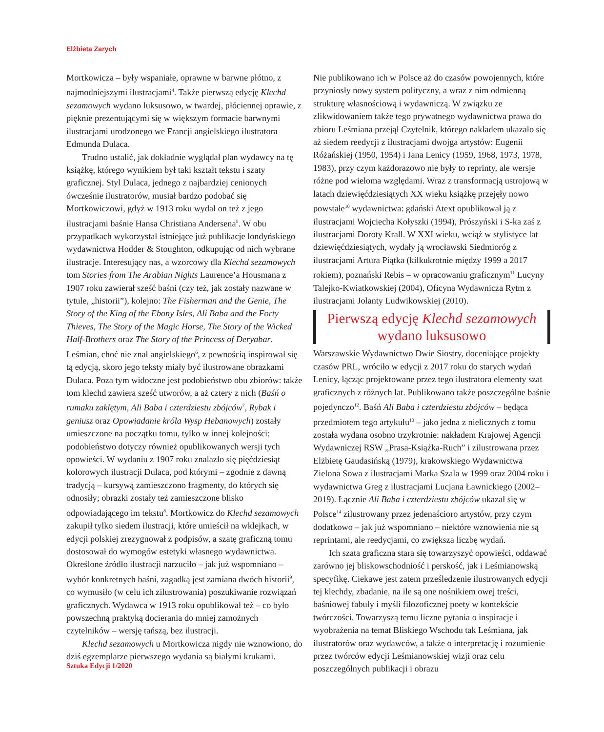Elżbieta Zarych
Mortkowicza – były wspaniałe, oprawne w barwne płótno, z najmodniejszymi ilustracjami<sup>4</sup>. Także pierwszą edycję Klechd sezamowych wydano luksusowo, w twardej, płóciennej oprawie, z pięknie prezentującymi się w większym formacie barwnymi ilustracjami urodzonego we Francji angielskiego ilustratora Edmunda Dulaca.
Trudno ustalić, jak dokładnie wyglądał plan wydawcy na tę książkę, którego wynikiem był taki kształt tekstu i szaty graficznej. Styl Dulaca, jednego z najbardziej cenionych ówcześnie ilustratorów, musiał bardzo podobać się Mortkowiczowi, gdyż w 1913 roku wydał on też z jego ilustracjami baśnie Hansa Christiana Andersena<sup>5</sup>. W obu przypadkach wykorzystał istniejące już publikacje londyńskiego wydawnictwa Hodder & Stoughton, odkupując od nich wybrane ilustracje. Interesujący nas, a wzorcowy dla Klechd sezamowych tom Stories from The Arabian Nights Laurence’a Housmana z 1907 roku zawierał sześć baśni (czy też, jak zostały nazwane w tytule, „historii”), kolejno: The Fisherman and the Genie, The Story of the King of the Ebony Isles, Ali Baba and the Forty Thieves, The Story of the Magic Horse, The Story of the Wicked Half-Brothers oraz The Story of the Princess of Deryabar. Leśmian, choć nie znał angielskiego<sup>6</sup>, z pewnością inspirował się tą edycją, skoro jego teksty miały być ilustrowane obrazkami Dulaca. Poza tym widoczne jest podobieństwo obu zbiorów: także tom klechd zawiera sześć utworów, a aż cztery z nich (Baśń o rumaku zaklętym, Ali Baba i czterdziestu zbójców<sup>7</sup>, Rybak i geniusz oraz Opowiadanie króla Wysp Hebanowych) zostały umieszczone na początku tomu, tylko w innej kolejności; podobieństwo dotyczy również opublikowanych wersji tych opowieści. W wydaniu z 1907 roku znalazło się pięćdziesiąt kolorowych ilustracji Dulaca, pod którymi – zgodnie z dawną tradycją – kursywą zamieszczono fragmenty, do których się odnosiły; obrazki zostały też zamieszczone blisko odpowiadającego im tekstu<sup>8</sup>. Mortkowicz do Klechd sezamowych zakupił tylko siedem ilustracji, które umieścił na wklejkach, w edycji polskiej zrezygnował z podpisów, a szatę graficzną tomu dostosował do wymogów estetyki własnego wydawnictwa. Określone źródło ilustracji narzuciło – jak już wspomniano – wybór konkretnych baśni, zagadką jest zamiana dwóch historii<sup>9</sup>, co wymusiło (w celu ich zilustrowania) poszukiwanie rozwiązań graficznych. Wydawca w 1913 roku opublikował też – co było powszechną praktyką docierania do mniej zamożnych czytelników – wersję tańszą, bez ilustracji.
Klechd sezamowych u Mortkowicza nigdy nie wznowiono, do dziś egzemplarze pierwszego wydania są białymi krukami.
Nie publikowano ich w Polsce aż do czasów powojennych, które przyniosły nowy system polityczny, a wraz z nim odmienną strukturę własnościową i wydawniczą. W związku ze zlikwidowaniem także tego prywatnego wydawnictwa prawa do zbioru Leśmiana przejął Czytelnik, którego nakładem ukazało się aż siedem reedycji z ilustracjami dwojga artystów: Eugenii Różańskiej (1950, 1954) i Jana Lenicy (1959, 1968, 1973, 1978, 1983), przy czym każdorazowo nie były to reprinty, ale wersje różne pod wieloma względami. Wraz z transformacją ustrojową w latach dziewięćdziesiątych XX wieku książkę przejęły nowo powstałe<sup>10</sup> wydawnictwa: gdański Atext opublikował ją z ilustracjami Wojciecha Kołyszki (1994), Prószyński i S-ka zaś z ilustracjami Doroty Krall. W XXI wieku, wciąż w stylistyce lat dziewięćdziesiątych, wydały ją wrocławski Siedmioróg z ilustracjami Artura Piątka (kilkukrotnie między 1999 a 2017 rokiem), poznański Rebis – w opracowaniu graficznym<sup>11</sup> Lucyny Talejko-Kwiatkowskiej (2004), Oficyna Wydawnicza Rytm z ilustracjami Jolanty Ludwikowskiej (2010).
Pierwszą edycję Klechd sezamowych wydano luksusowo
Warszawskie Wydawnictwo Dwie Siostry, doceniające projekty czasów PRL, wróciło w edycji z 2017 roku do starych wydań Lenicy, łącząc projektowane przez tego ilustratora elementy szat graficznych z różnych lat. Publikowano także poszczególne baśnie pojedynczo<sup>12</sup>. Baśń Ali Baba i czterdziestu zbójców – będąca przedmiotem tego artykułu<sup>13</sup> – jako jedna z nielicznych z tomu została wydana osobno trzykrotnie: nakładem Krajowej Agencji Wydawniczej RSW „Prasa-Książka-Ruch” i zilustrowana przez Elżbietę Gaudasińską (1979), krakowskiego Wydawnictwa Zielona Sowa z ilustracjami Marka Szala w 1999 oraz 2004 roku i wydawnictwa Greg z ilustracjami Lucjana Ławnickiego (2002–2019). Łącznie Ali Baba i czterdziestu zbójców ukazał się w Polsce<sup>14</sup> zilustrowany przez jedenaścioro artystów, przy czym dodatkowo – jak już wspomniano – niektóre wznowienia nie są reprintami, ale reedycjami, co zwiększa liczbę wydań.
Ich szata graficzna stara się towarzyszyć opowieści, oddawać zarówno jej bliskowschodniość i perskość, jak i Leśmianowską specyfikę. Ciekawe jest zatem prześledzenie ilustrowanych edycji tej klechdy, zbadanie, na ile są one nośnikiem owej treści, baśniowej fabuły i myśli filozoficznej poety w kontekście twórczości. Towarzyszą temu liczne pytania o inspiracje i wyobrażenia na temat Bliskiego Wschodu tak Leśmiana, jak ilustratorów oraz wydawców, a także o interpretację i rozumienie przez twórców edycji Leśmianowskiej wizji oraz celu poszczególnych publikacji i obrazu
Sztuka Edycji 1/2020